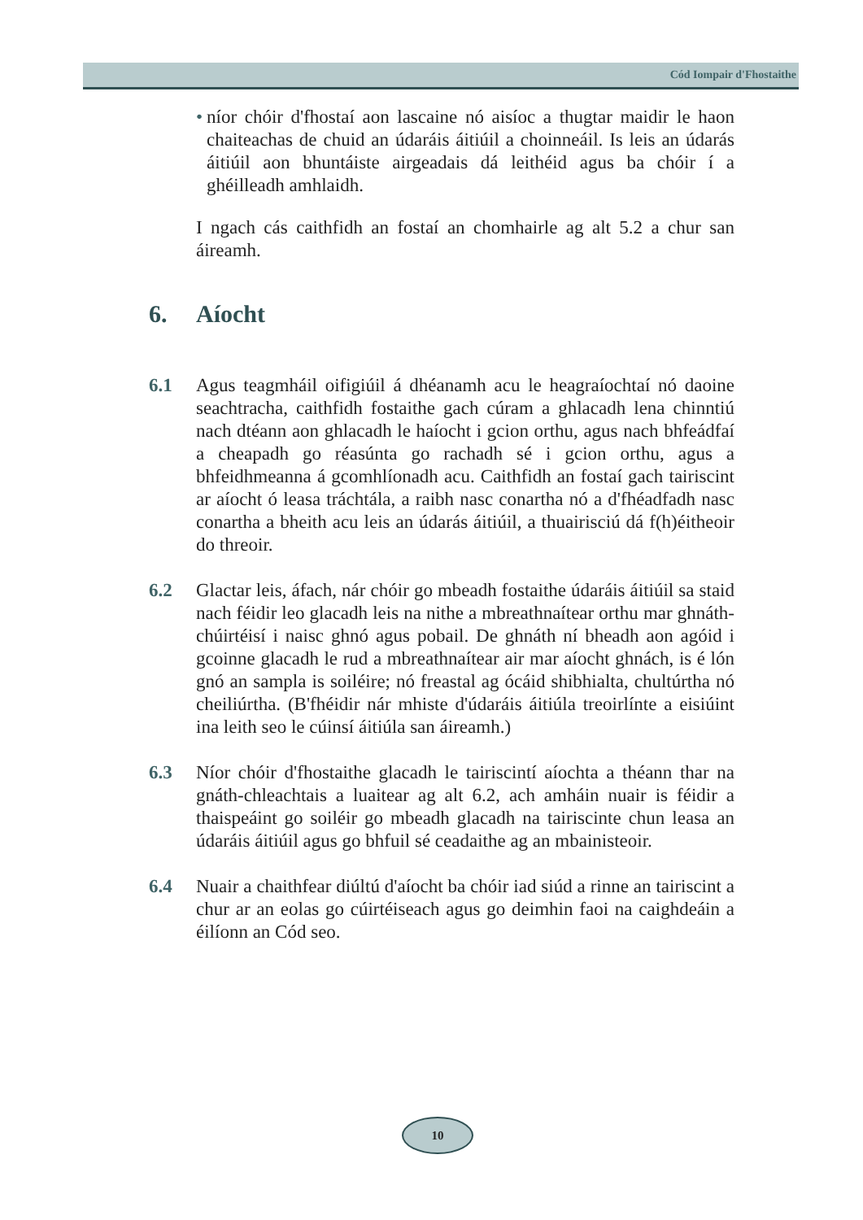Cód Iompair d'Fhostaithe
• níor chóir d'fhostaí aon lascaine nó aisíoc a thugtar maidir le haon chaiteachas de chuid an údaráis áitiúil a choinneáil. Is leis an údarás áitiúil aon bhuntáiste airgeadais dá leithéid agus ba chóir í a ghéilleadh amhlaidh.
I ngach cás caithfidh an fostaí an chomhairle ag alt 5.2 a chur san áireamh.
6. Aíocht
6.1 Agus teagmháil oifigiúil á dhéanamh acu le heagraíochtaí nó daoine seachtracha, caithfidh fostaithe gach cúram a ghlacadh lena chinntiú nach dtéann aon ghlacadh le haíocht i gcion orthu, agus nach bhfeádfaí a cheapadh go réasúnta go rachadh sé i gcion orthu, agus a bhfeidhmeanna á gcomhlíonadh acu. Caithfidh an fostaí gach tairiscint ar aíocht ó leasa tráchtála, a raibh nasc conartha nó a d'fhéadfadh nasc conartha a bheith acu leis an údarás áitiúil, a thuairisciú dá f(h)éitheoir do threoir.
6.2 Glactar leis, áfach, nár chóir go mbeadh fostaithe údaráis áitiúil sa staid nach féidir leo glacadh leis na nithe a mbreathnaítear orthu mar ghnáth-chúirtéisí i naisc ghnó agus pobail. De ghnáth ní bheadh aon agóid i gcoinne glacadh le rud a mbreathnaítear air mar aíocht ghnách, is é lón gnó an sampla is soiléire; nó freastal ag ócáid shibhialta, chultúrtha nó cheiliúrtha. (B'fhéidir nár mhiste d'údaráis áitiúla treoirlínte a eisiúint ina leith seo le cúinsí áitiúla san áireamh.)
6.3 Níor chóir d'fhostaithe glacadh le tairiscintí aíochta a théann thar na gnáth-chleachtais a luaitear ag alt 6.2, ach amháin nuair is féidir a thaispeáint go soiléir go mbeadh glacadh na tairiscinte chun leasa an údaráis áitiúil agus go bhfuil sé ceadaithe ag an mbainisteoir.
6.4 Nuair a chaithfear diúltú d'aíocht ba chóir iad siúd a rinne an tairiscint a chur ar an eolas go cúirtéiseach agus go deimhin faoi na caighdeáin a éilíonn an Cód seo.
10